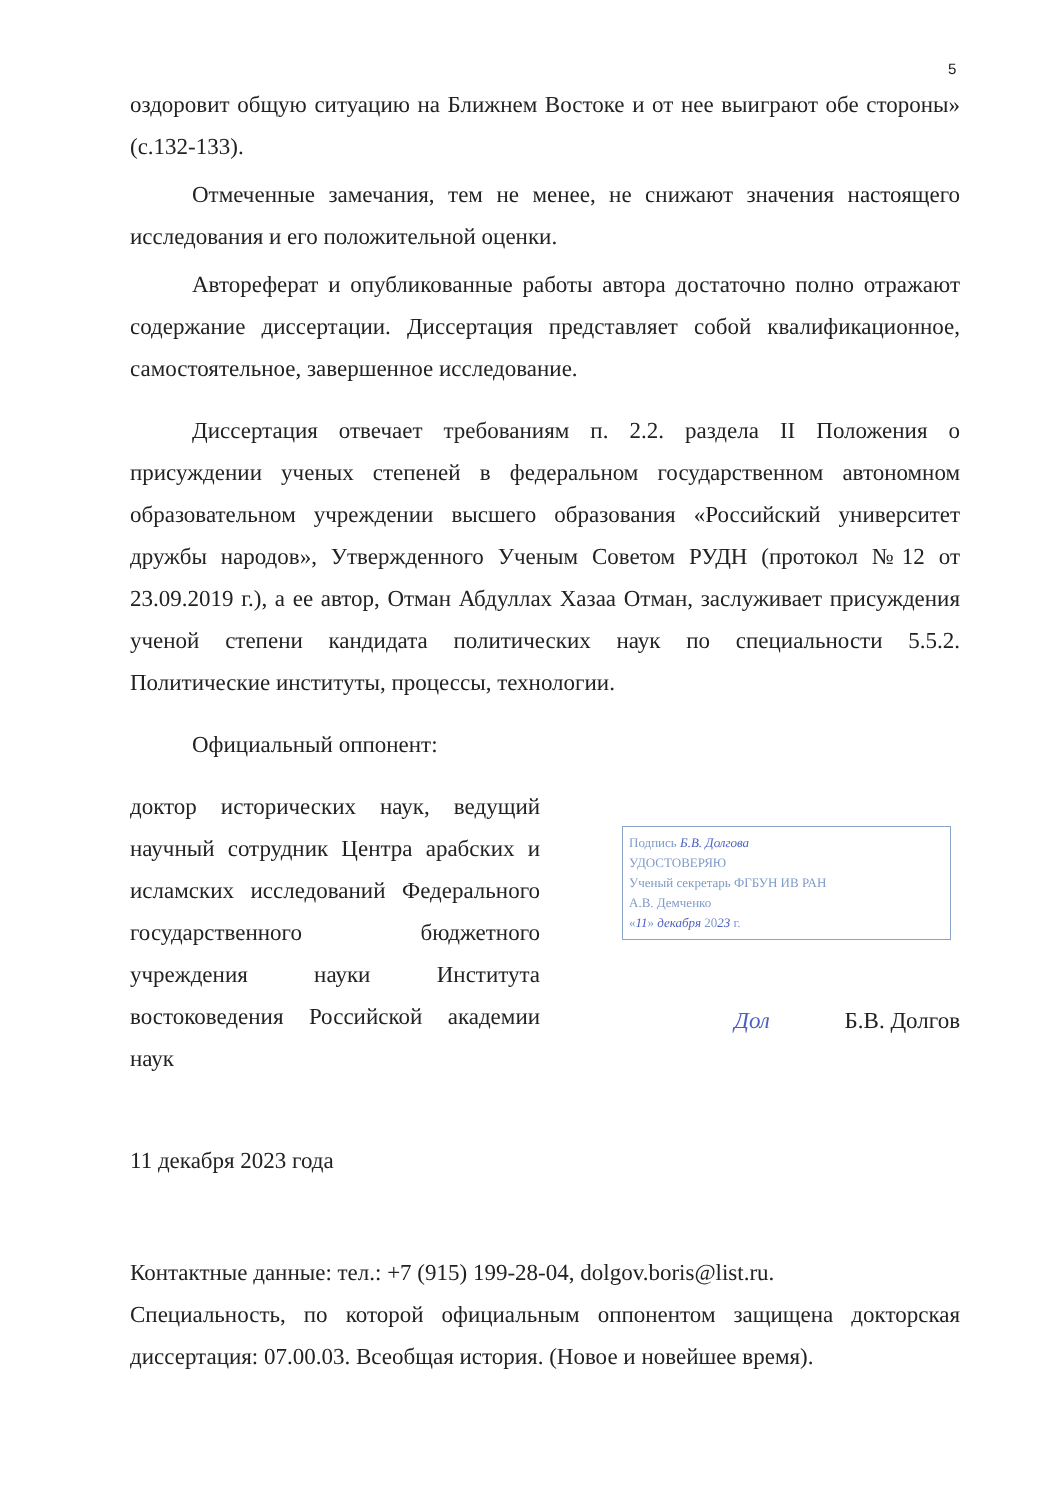5
оздоровит общую ситуацию на Ближнем Востоке и от нее выиграют обе стороны» (с.132-133).
Отмеченные замечания, тем не менее, не снижают значения настоящего исследования и его положительной оценки.
Автореферат и опубликованные работы автора достаточно полно отражают содержание диссертации. Диссертация представляет собой квалификационное, самостоятельное, завершенное исследование.
Диссертация отвечает требованиям п. 2.2. раздела II Положения о присуждении ученых степеней в федеральном государственном автономном образовательном учреждении высшего образования «Российский университет дружбы народов», Утвержденного Ученым Советом РУДН (протокол №12 от 23.09.2019 г.), а ее автор, Отман Абдуллах Хазаа Отман, заслуживает присуждения ученой степени кандидата политических наук по специальности 5.5.2. Политические институты, процессы, технологии.
Официальный оппонент:
доктор исторических наук, ведущий научный сотрудник Центра арабских и исламских исследований Федерального государственного бюджетного учреждения науки Института востоковедения Российской академии наук
Подпись Б.В. Долгова
УДОСТОВЕРЯЮ
Ученый секретарь ФГБУН ИВ РАН
А.В. Демченко
«11» декабря 2023 г.
Дол Б.В. Долгов
11 декабря 2023 года
Контактные данные: тел.: +7 (915) 199-28-04, dolgov.boris@list.ru.
Специальность, по которой официальным оппонентом защищена докторская диссертация: 07.00.03. Всеобщая история. (Новое и новейшее время).